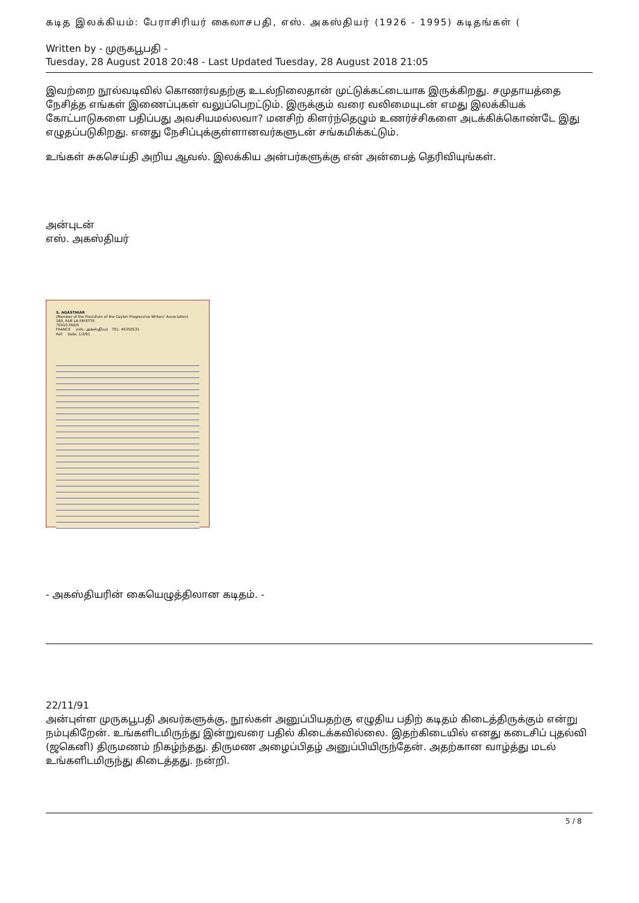கடித இலக்கியம்: பேராசிரியர் கைலாசபதி, எஸ். அகஸ்தியர் (1926 - 1995) கடிதங்கள் (
Written by - முருகபூபதி -
Tuesday, 28 August 2018 20:48 - Last Updated Tuesday, 28 August 2018 21:05
இவற்றை நூல்வடிவில் கொணர்வதற்கு உடல்நிலைதான் முட்டுக்கட்டையாக இருக்கிறது. சமுதாயத்தை நேசித்த எங்கள் இணைப்புகள் வலுப்பெறட்டும். இருக்கும் வரை வலிமையுடன் எமது இலக்கியக் கோட்பாடுகளை பதிப்பது அவசியமல்லவா? மனசிற் கிளர்ந்தெழும் உணர்ச்சிகளை அடக்கிக்கொண்டே இது எழுதப்படுகிறது. எனது நேசிப்புக்குள்ளானவர்களுடன் சங்கமிக்கட்டும்.
உங்கள் சுகசெய்தி அறிய ஆவல். இலக்கிய அன்பர்களுக்கு என் அன்பைத் தெரிவியுங்கள்.
அன்புடன்
எஸ். அகஸ்தியர்
S. AGASTHIAR
(Member of the Presidium of the Ceylon Progressive Writers' Association)
180, RUE LA FAYETTE
75010 PARIS
FRANCE எஸ். அகஸ்தியர் TEL: 40350531
Ref: Date: 1/3/91
- அகஸ்தியரின் கையெழுத்திலான கடிதம். -
22/11/91
அன்புள்ள முருகபூபதி அவர்களுக்கு, நூல்கள் அனுப்பியதற்கு எழுதிய பதிற் கடிதம் கிடைத்திருக்கும் என்று நம்புகிறேன். உங்களிடமிருந்து இன்றுவரை பதில் கிடைக்கவில்லை. இதற்கிடையில் எனது கடைசிப் புதல்வி (ஜகெனி) திருமணம் நிகழ்ந்தது. திருமண அழைப்பிதழ் அனுப்பியிருந்தேன். அதற்கான வாழ்த்து மடல் உங்களிடமிருந்து கிடைத்தது. நன்றி.
5 / 8